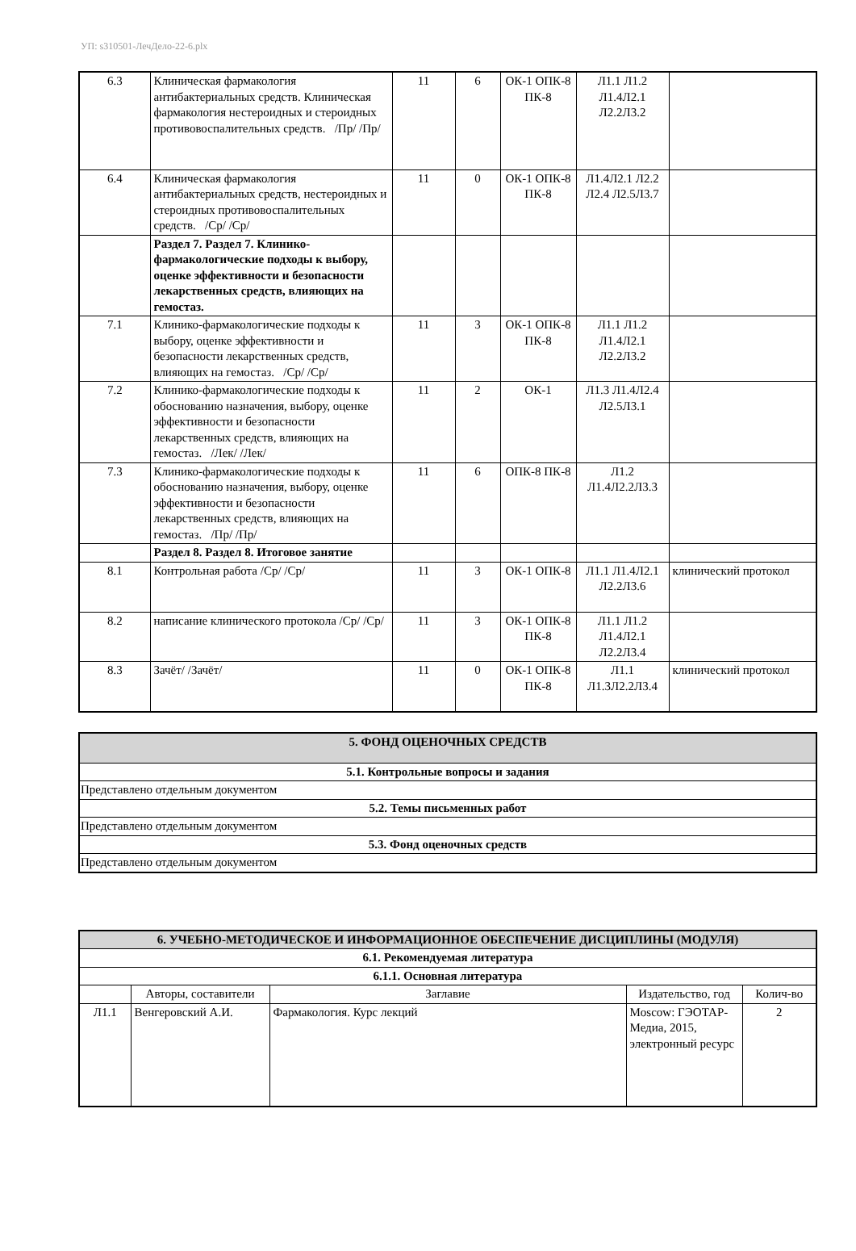УП: s310501-ЛечДело-22-6.plx
| 6.3 | Клиническая фармакология антибактериальных средств. Клиническая фармакология нестероидных и стероидных противовоспалительных средств. /Пр/ /Пр/ | 11 | 6 | ОК-1 ОПК-8 ПК-8 | Л1.1 Л1.2 Л1.4Л2.1 Л2.2Л3.2 | |
| 6.4 | Клиническая фармакология антибактериальных средств, нестероидных и стероидных противовоспалительных средств. /Ср/ /Ср/ | 11 | 0 | ОК-1 ОПК-8 ПК-8 | Л1.4Л2.1 Л2.2 Л2.4 Л2.5Л3.7 | |
| | Раздел 7. Раздел 7. Клинико-фармакологические подходы к выбору, оценке эффективности и безопасности лекарственных средств, влияющих на гемостаз. | | | | | |
| 7.1 | Клинико-фармакологические подходы к выбору, оценке эффективности и безопасности лекарственных средств, влияющих на гемостаз. /Ср/ /Ср/ | 11 | 3 | ОК-1 ОПК-8 ПК-8 | Л1.1 Л1.2 Л1.4Л2.1 Л2.2Л3.2 | |
| 7.2 | Клинико-фармакологические подходы к обоснованию назначения, выбору, оценке эффективности и безопасности лекарственных средств, влияющих на гемостаз. /Лек/ /Лек/ | 11 | 2 | ОК-1 | Л1.3 Л1.4Л2.4 Л2.5Л3.1 | |
| 7.3 | Клинико-фармакологические подходы к обоснованию назначения, выбору, оценке эффективности и безопасности лекарственных средств, влияющих на гемостаз. /Пр/ /Пр/ | 11 | 6 | ОПК-8 ПК-8 | Л1.2 Л1.4Л2.2Л3.3 | |
| | Раздел 8. Раздел 8. Итоговое занятие | | | | | |
| 8.1 | Контрольная работа /Ср/ /Ср/ | 11 | 3 | ОК-1 ОПК-8 | Л1.1 Л1.4Л2.1 Л2.2Л3.6 | клинический протокол |
| 8.2 | написание клинического протокола /Ср/ /Ср/ | 11 | 3 | ОК-1 ОПК-8 ПК-8 | Л1.1 Л1.2 Л1.4Л2.1 Л2.2Л3.4 | |
| 8.3 | Зачёт/ /Зачёт/ | 11 | 0 | ОК-1 ОПК-8 ПК-8 | Л1.1 Л1.3Л2.2Л3.4 | клинический протокол |
| 5. ФОНД ОЦЕНОЧНЫХ СРЕДСТВ |
| 5.1. Контрольные вопросы и задания |
| Представлено отдельным документом |
| 5.2. Темы письменных работ |
| Представлено отдельным документом |
| 5.3. Фонд оценочных средств |
| Представлено отдельным документом |
| 6. УЧЕБНО-МЕТОДИЧЕСКОЕ И ИНФОРМАЦИОННОЕ ОБЕСПЕЧЕНИЕ ДИСЦИПЛИНЫ (МОДУЛЯ) | | | | |
| 6.1. Рекомендуемая литература | | | | |
| 6.1.1. Основная литература | | | | |
| | Авторы, составители | Заглавие | Издательство, год | Колич-во |
| Л1.1 | Венгеровский А.И. | Фармакология. Курс лекций | Moscow: ГЭОТАР-Медиа, 2015, электронный ресурс | 2 |